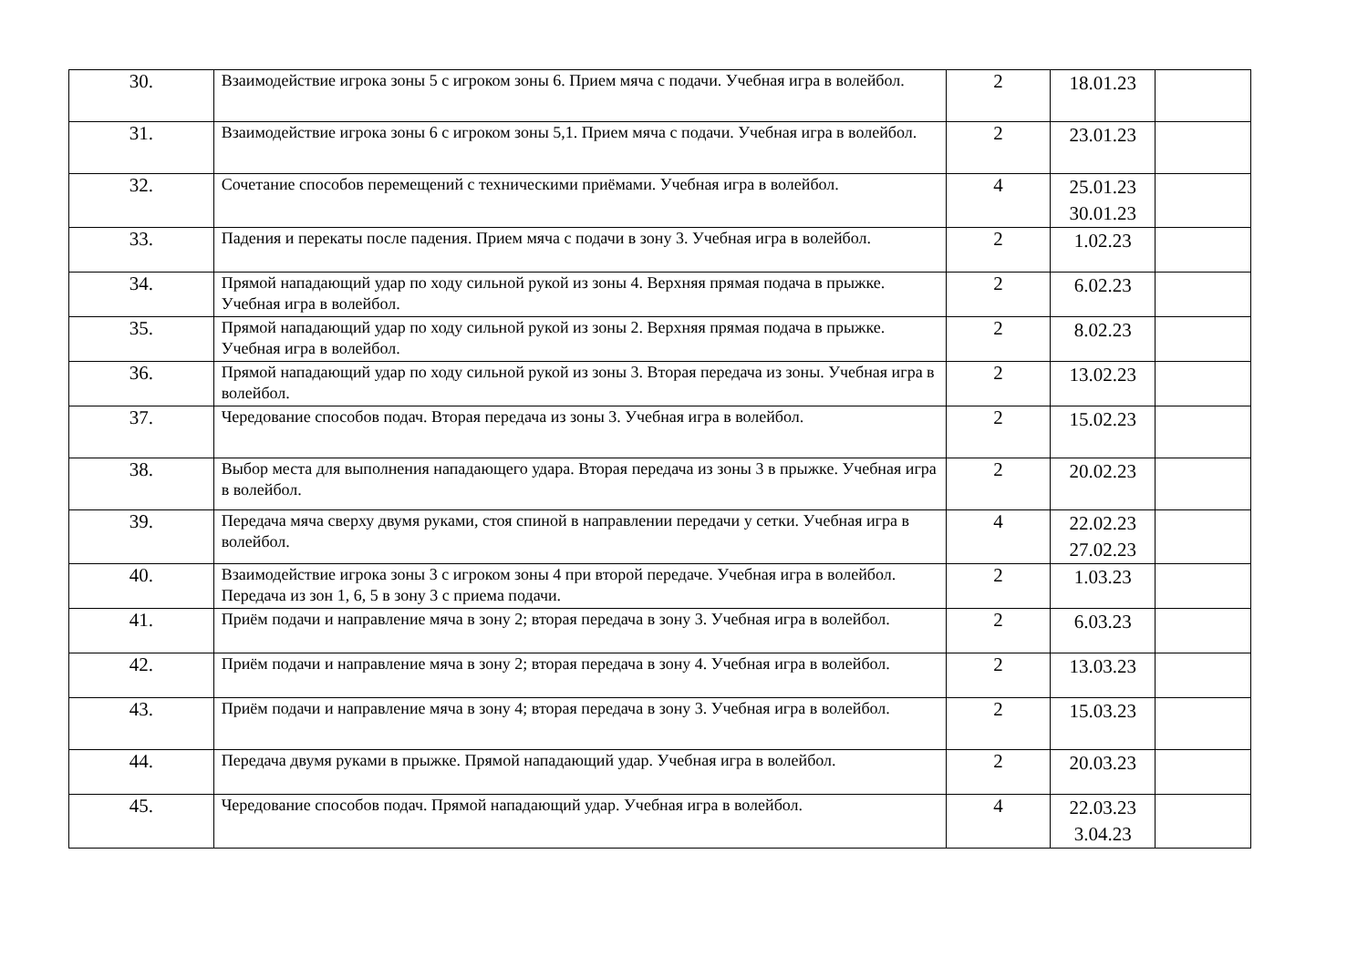| 30. | Взаимодействие игрока зоны 5 с игроком зоны 6. Прием мяча с подачи. Учебная игра в волейбол. | 2 | 18.01.23 | |
| 31. | Взаимодействие игрока зоны 6 с игроком зоны 5,1. Прием мяча с подачи. Учебная игра в волейбол. | 2 | 23.01.23 | |
| 32. | Сочетание способов перемещений с техническими приёмами. Учебная игра в волейбол. | 4 | 25.01.23 30.01.23 | |
| 33. | Падения и перекаты после падения. Прием мяча с подачи в зону 3. Учебная игра в волейбол. | 2 | 1.02.23 | |
| 34. | Прямой нападающий удар по ходу сильной рукой из зоны 4. Верхняя прямая подача в прыжке. Учебная игра в волейбол. | 2 | 6.02.23 | |
| 35. | Прямой нападающий удар по ходу сильной рукой из зоны 2. Верхняя прямая подача в прыжке. Учебная игра в волейбол. | 2 | 8.02.23 | |
| 36. | Прямой нападающий удар по ходу сильной рукой из зоны 3. Вторая передача из зоны. Учебная игра в волейбол. | 2 | 13.02.23 | |
| 37. | Чередование способов подач. Вторая передача из зоны 3. Учебная игра в волейбол. | 2 | 15.02.23 | |
| 38. | Выбор места для выполнения нападающего удара. Вторая передача из зоны 3 в прыжке. Учебная игра в волейбол. | 2 | 20.02.23 | |
| 39. | Передача мяча сверху двумя руками, стоя спиной в направлении передачи у сетки. Учебная игра в волейбол. | 4 | 22.02.23 27.02.23 | |
| 40. | Взаимодействие игрока зоны 3 с игроком зоны 4 при второй передаче. Учебная игра в волейбол. Передача из зон 1, 6, 5 в зону 3 с приема подачи. | 2 | 1.03.23 | |
| 41. | Приём подачи и направление мяча в зону 2; вторая передача в зону 3. Учебная игра в волейбол. | 2 | 6.03.23 | |
| 42. | Приём подачи и направление мяча в зону 2; вторая передача в зону 4. Учебная игра в волейбол. | 2 | 13.03.23 | |
| 43. | Приём подачи и направление мяча в зону 4; вторая передача в зону 3. Учебная игра в волейбол. | 2 | 15.03.23 | |
| 44. | Передача двумя руками в прыжке. Прямой нападающий удар. Учебная игра в волейбол. | 2 | 20.03.23 | |
| 45. | Чередование способов подач. Прямой нападающий удар. Учебная игра в волейбол. | 4 | 22.03.23 3.04.23 | |